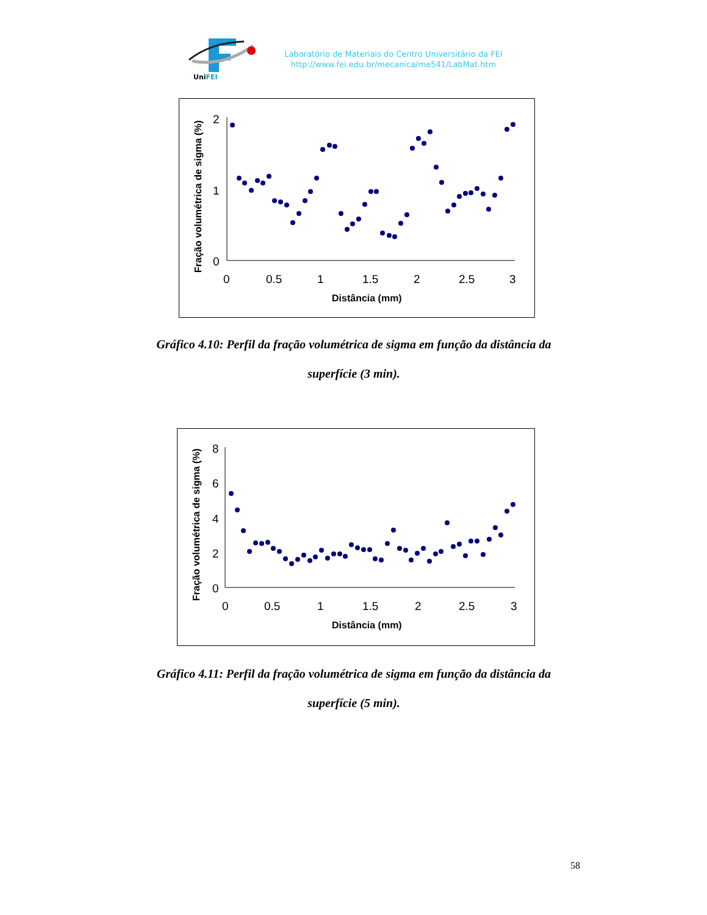UniFEI
Laboratório de Materiais do Centro Universitário da FEI
http://www.fei.edu.br/mecanica/me541/LabMat.htm
2
1
0
0
0.5
1
1.5
2
2.5
3
Distância (mm)
Fração volumétrica de sigma (%)
Gráfico 4.10: Perfil da fração volumétrica de sigma em função da distância da
superfície (3 min).
8
6
4
2
0
0
0.5
1
1.5
2
2.5
3
Distância (mm)
Fração volumétrica de sigma (%)
Gráfico 4.11: Perfil da fração volumétrica de sigma em função da distância da
superfície (5 min).
58